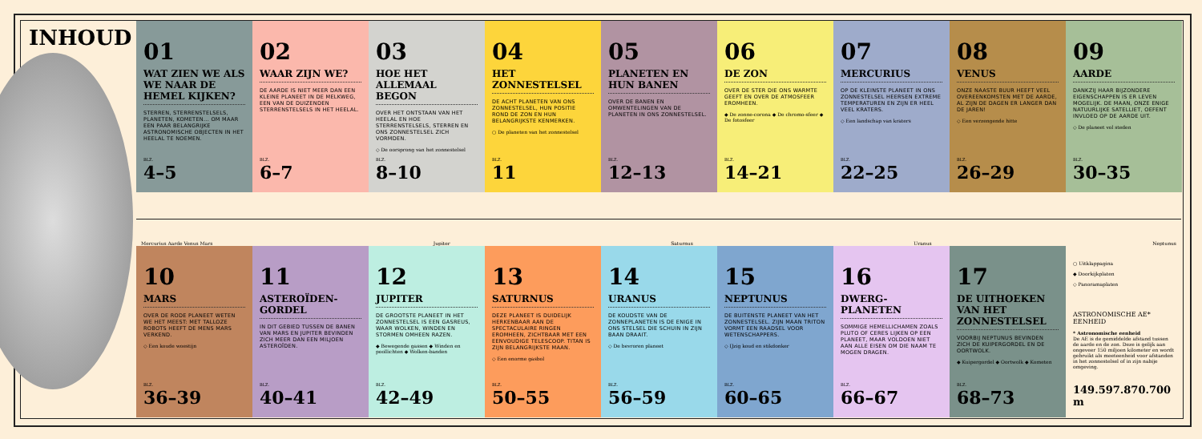INHOUD
01
WAT ZIEN WE ALS WE NAAR DE HEMEL KIJKEN?
STERREN, STERRENSTELSELS, PLANETEN, KOMETEN... OM MAAR EEN PAAR BELANGRIJKE ASTRONOMISCHE OBJECTEN IN HET HEELAL TE NOEMEN.
BLZ.
4–5
02
WAAR ZIJN WE?
DE AARDE IS NIET MEER DAN EEN KLEINE PLANEET IN DE MELKWEG, EEN VAN DE DUIZENDEN STERRENSTELSELS IN HET HEELAL.
BLZ.
6–7
03
HOE HET ALLEMAAL BEGON
OVER HET ONTSTAAN VAN HET HEELAL EN HOE STERRENSTELSELS, STERREN EN ONS ZONNESTELSEL ZICH VORMDEN.
◇ De oorsprong van het zonnestelsel
BLZ.
8–10
04
HET ZONNESTELSEL
DE ACHT PLANETEN VAN ONS ZONNESTELSEL, HUN POSITIE ROND DE ZON EN HUN BELANGRIJKSTE KENMERKEN.
○ De planeten van het zonnestelsel
BLZ.
11
05
PLANETEN EN HUN BANEN
OVER DE BANEN EN OMWENTELINGEN VAN DE PLANETEN IN ONS ZONNESTELSEL.
BLZ.
12–13
06
DE ZON
OVER DE STER DIE ONS WARMTE GEEFT EN OVER DE ATMOSFEER EROMHEEN.
◆ De zonne-corona ◆ De chromo-sfeer ◆ De fotosfeer
BLZ.
14–21
07
MERCURIUS
OP DE KLEINSTE PLANEET IN ONS ZONNESTELSEL HEERSEN EXTREME TEMPERATUREN EN ZIJN ER HEEL VEEL KRATERS.
◇ Een landschap van kraters
BLZ.
22–25
08
VENUS
ONZE NAASTE BUUR HEEFT VEEL OVEREENKOMSTEN MET DE AARDE, AL ZIJN DE DAGEN ER LANGER DAN DE JAREN!
◇ Een verzengende hitte
BLZ.
26–29
09
AARDE
DANKZIJ HAAR BIJZONDERE EIGENSCHAPPEN IS ER LEVEN MOGELIJK. DE MAAN, ONZE ENIGE NATUURLIJKE SATELLIET, OEFENT INVLOED OP DE AARDE UIT.
◇ De planeet vol steden
BLZ.
30–35
Mercurius Aarde Venus Mars Jupiter Saturnus Uranus Neptunus
10
MARS
OVER DE RODE PLANEET WETEN WE HET MEEST: MET TALLOZE ROBOTS HEEFT DE MENS MARS VERKEND.
◇ Een koude woestijn
BLZ.
36–39
11
ASTEROÏDEN-GORDEL
IN DIT GEBIED TUSSEN DE BANEN VAN MARS EN JUPITER BEVINDEN ZICH MEER DAN EEN MILJOEN ASTEROÏDEN.
BLZ.
40–41
12
JUPITER
DE GROOTSTE PLANEET IN HET ZONNESTELSEL IS EEN GASREUS, WAAR WOLKEN, WINDEN EN STORMEN OMHEEN RAZEN.
◆ Bewegende gassen ◆ Winden en poollichten ◆ Wolken-banden
BLZ.
42–49
13
SATURNUS
DEZE PLANEET IS DUIDELIJK HERKENBAAR AAN DE SPECTACULAIRE RINGEN EROMHEEN, ZICHTBAAR MET EEN EENVOUDIGE TELESCOOP. TITAN IS ZIJN BELANGRIJKSTE MAAN.
◇ Een enorme gasbol
BLZ.
50–55
14
URANUS
DE KOUDSTE VAN DE ZONNEPLANETEN IS DE ENIGE IN ONS STELSEL DIE SCHUIN IN ZIJN BAAN DRAAIT.
◇ De bevroren planeet
BLZ.
56–59
15
NEPTUNUS
DE BUITENSTE PLANEET VAN HET ZONNESTELSEL. ZIJN MAAN TRITON VORMT EEN RAADSEL VOOR WETENSCHAPPERS.
◇ IJzig koud en stikdonker
BLZ.
60–65
16
DWERG-PLANETEN
SOMMIGE HEMELLICHAMEN ZOALS PLUTO OF CERES LIJKEN OP EEN PLANEET, MAAR VOLDOEN NIET AAN ALLE EISEN OM DIE NAAM TE MOGEN DRAGEN.
BLZ.
66–67
17
DE UITHOEKEN VAN HET ZONNESTELSEL
VOORBIJ NEPTUNUS BEVINDEN ZICH DE KUIPERGORDEL EN DE OORTWOLK.
◆ Kuipergordel ◆ Oortwolk ◆ Kometen
BLZ.
68–73
○ Uitklappagina
◆ Doorkijkplaten
◇ Panoramaplaten
ASTRONOMISCHE AE* EENHEID
* Astronomische eenheid
De AE is de gemiddelde afstand tussen de aarde en de zon. Deze is gelijk aan ongeveer 150 miljoen kilometer en wordt gebruikt als meeteenheid voor afstanden in het zonnestelsel of in zijn nabije omgeving.
149.597.870.700 m